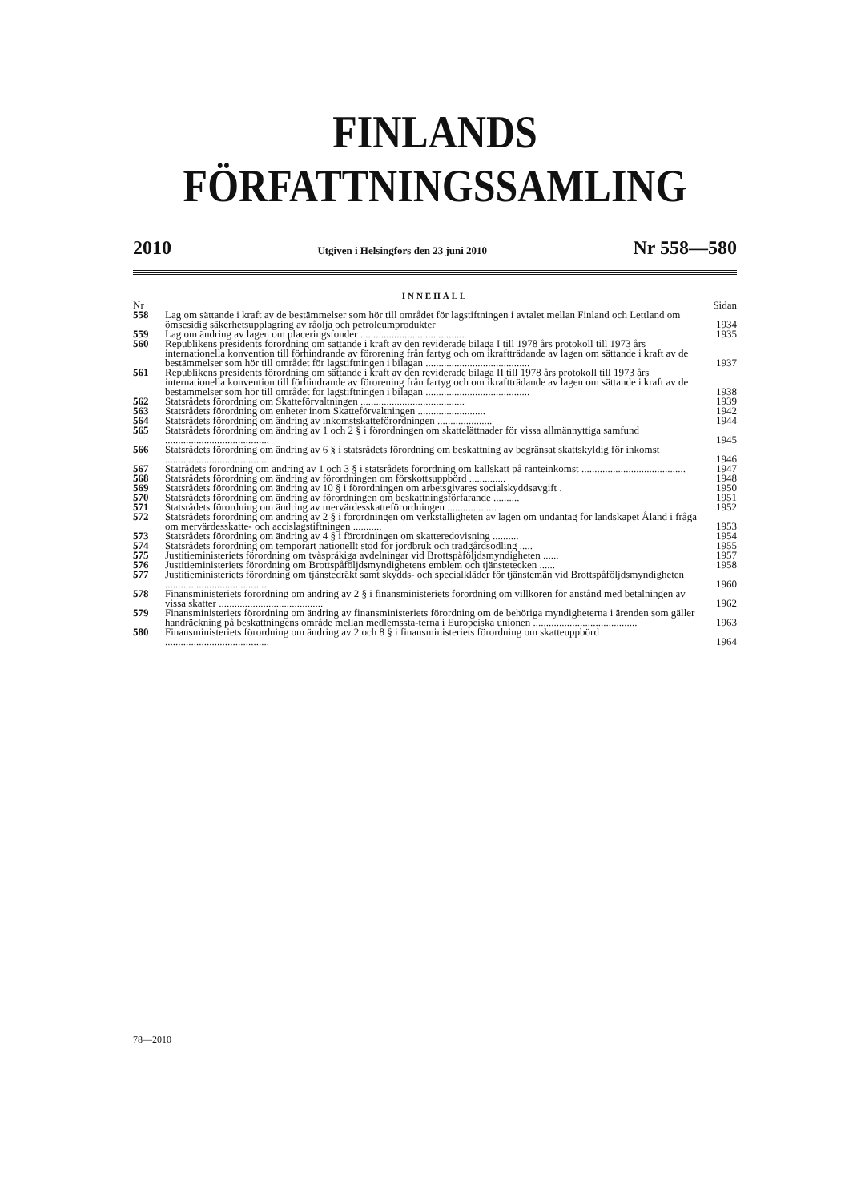FINLANDS FÖRFATTNINGSSAMLING
2010 Utgiven i Helsingfors den 23 juni 2010 Nr 558—580
INNEHÅLL
| Nr | | Sidan |
| 558 | Lag om sättande i kraft av de bestämmelser som hör till området för lagstiftningen i avtalet mellan Finland och Lettland om ömsesidig säkerhetsupplagring av råolja och petroleumprodukter | 1934 |
| 559 | Lag om ändring av lagen om placeringsfonder ........................................ | 1935 |
| 560 | Republikens presidents förordning om sättande i kraft av den reviderade bilaga I till 1978 års protokoll till 1973 års internationella konvention till förhindrande av förorening från fartyg och om ikraftträdande av lagen om sättande i kraft av de bestämmelser som hör till området för lagstiftningen i bilagan ........................................ | 1937 |
| 561 | Republikens presidents förordning om sättande i kraft av den reviderade bilaga II till 1978 års protokoll till 1973 års internationella konvention till förhindrande av förorening från fartyg och om ikraftträdande av lagen om sättande i kraft av de bestämmelser som hör till området för lagstiftningen i bilagan ........................................ | 1938 |
| 562 | Statsrådets förordning om Skatteförvaltningen ........................................ | 1939 |
| 563 | Statsrådets förordning om enheter inom Skatteförvaltningen .......................... | 1942 |
| 564 | Statsrådets förordning om ändring av inkomstskatteförordningen ..................... | 1944 |
| 565 | Statsrådets förordning om ändring av 1 och 2 § i förordningen om skattelättnader för vissa allmännyttiga samfund ........................................ | 1945 |
| 566 | Statsrådets förordning om ändring av 6 § i statsrådets förordning om beskattning av begränsat skattskyldig för inkomst ........................................ | 1946 |
| 567 | Statrådets förordning om ändring av 1 och 3 § i statsrådets förordning om källskatt på ränteinkomst ........................................ | 1947 |
| 568 | Statsrådets förordning om ändring av förordningen om förskottsuppbörd .............. | 1948 |
| 569 | Statsrådets förordning om ändring av 10 § i förordningen om arbetsgivares socialskyddsavgift . | 1950 |
| 570 | Statsrådets förordning om ändring av förordningen om beskattningsförfarande .......... | 1951 |
| 571 | Statsrådets förordning om ändring av mervärdesskatteförordningen ................... | 1952 |
| 572 | Statsrådets förordning om ändring av 2 § i förordningen om verkställigheten av lagen om undantag för landskapet Åland i fråga om mervärdesskatte- och accislagstiftningen ........... | 1953 |
| 573 | Statsrådets förordning om ändring av 4 § i förordningen om skatteredovisning .......... | 1954 |
| 574 | Statsrådets förordning om temporärt nationellt stöd för jordbruk och trädgårdsodling ..... | 1955 |
| 575 | Justitieministeriets förordning om tvåspråkiga avdelningar vid Brottspåföljdsmyndigheten ...... | 1957 |
| 576 | Justitieministeriets förordning om Brottspåföljdsmyndighetens emblem och tjänstetecken ...... | 1958 |
| 577 | Justitieministeriets förordning om tjänstedräkt samt skydds- och specialkläder för tjänstemän vid Brottspåföljdsmyndigheten ........................................ | 1960 |
| 578 | Finansministeriets förordning om ändring av 2 § i finansministeriets förordning om villkoren för anstånd med betalningen av vissa skatter ........................................ | 1962 |
| 579 | Finansministeriets förordning om ändring av finansministeriets förordning om de behöriga myndigheterna i ärenden som gäller handräckning på beskattningens område mellan medlemssta-terna i Europeiska unionen ........................................ | 1963 |
| 580 | Finansministeriets förordning om ändring av 2 och 8 § i finansministeriets förordning om skatteuppbörd ........................................ | 1964 |
78—2010